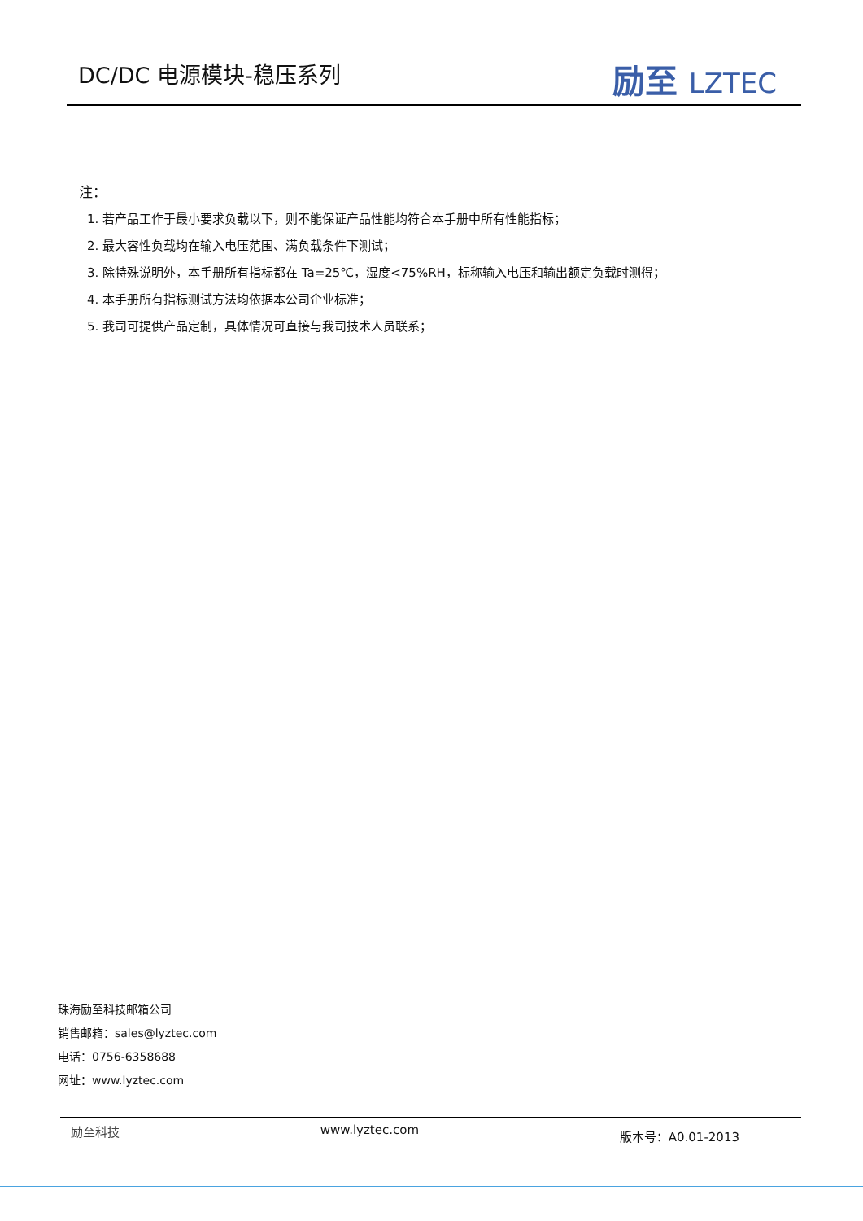DC/DC 电源模块-稳压系列
励至 LZTEC
注：
1. 若产品工作于最小要求负载以下，则不能保证产品性能均符合本手册中所有性能指标；
2. 最大容性负载均在输入电压范围、满负载条件下测试；
3. 除特殊说明外，本手册所有指标都在 Ta=25℃，湿度<75%RH，标称输入电压和输出额定负载时测得；
4. 本手册所有指标测试方法均依据本公司企业标准；
5. 我司可提供产品定制，具体情况可直接与我司技术人员联系；
珠海励至科技邮箱公司
销售邮箱：sales@lyztec.com
电话：0756-6358688
网址：www.lyztec.com
励至科技 www.lyztec.com 版本号：A0.01-2013